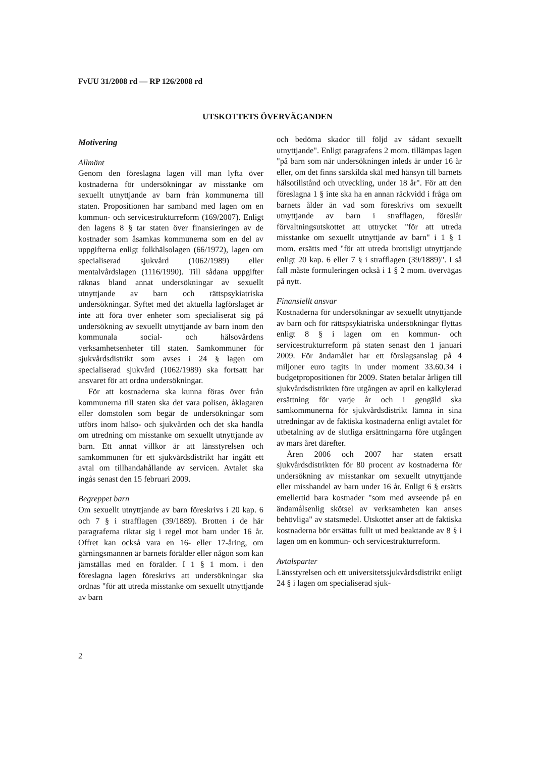FvUU 31/2008 rd — RP 126/2008 rd
UTSKOTTETS ÖVERVÄGANDEN
Motivering
Allmänt
Genom den föreslagna lagen vill man lyfta över kostnaderna för undersökningar av misstanke om sexuellt utnyttjande av barn från kommunerna till staten. Propositionen har samband med lagen om en kommun- och servicestrukturreform (169/2007). Enligt den lagens 8 § tar staten över finansieringen av de kostnader som åsamkas kommunerna som en del av uppgifterna enligt folkhälsolagen (66/1972), lagen om specialiserad sjukvård (1062/1989) eller mentalvårdslagen (1116/1990). Till sådana uppgifter räknas bland annat undersökningar av sexuellt utnyttjande av barn och rättspsykiatriska undersökningar. Syftet med det aktuella lagförslaget är inte att föra över enheter som specialiserat sig på undersökning av sexuellt utnyttjande av barn inom den kommunala social- och hälsovårdens verksamhetsenheter till staten. Samkommuner för sjukvårdsdistrikt som avses i 24 § lagen om specialiserad sjukvård (1062/1989) ska fortsatt har ansvaret för att ordna undersökningar.
För att kostnaderna ska kunna föras över från kommunerna till staten ska det vara polisen, åklagaren eller domstolen som begär de undersökningar som utförs inom hälso- och sjukvården och det ska handla om utredning om misstanke om sexuellt utnyttjande av barn. Ett annat villkor är att länsstyrelsen och samkommunen för ett sjukvårdsdistrikt har ingått ett avtal om tillhandahållande av servicen. Avtalet ska ingås senast den 15 februari 2009.
Begreppet barn
Om sexuellt utnyttjande av barn föreskrivs i 20 kap. 6 och 7 § i strafflagen (39/1889). Brotten i de här paragraferna riktar sig i regel mot barn under 16 år. Offret kan också vara en 16- eller 17-åring, om gärningsmannen är barnets förälder eller någon som kan jämställas med en förälder. I 1 § 1 mom. i den föreslagna lagen föreskrivs att undersökningar ska ordnas "för att utreda misstanke om sexuellt utnyttjande av barn
och bedöma skador till följd av sådant sexuellt utnyttjande". Enligt paragrafens 2 mom. tillämpas lagen "på barn som när undersökningen inleds är under 16 år eller, om det finns särskilda skäl med hänsyn till barnets hälsotillstånd och utveckling, under 18 år". För att den föreslagna 1 § inte ska ha en annan räckvidd i fråga om barnets ålder än vad som föreskrivs om sexuellt utnyttjande av barn i strafflagen, föreslår förvaltningsutskottet att uttrycket "för att utreda misstanke om sexuellt utnyttjande av barn" i 1 § 1 mom. ersätts med "för att utreda brottsligt utnyttjande enligt 20 kap. 6 eller 7 § i strafflagen (39/1889)". I så fall måste formuleringen också i 1 § 2 mom. övervägas på nytt.
Finansiellt ansvar
Kostnaderna för undersökningar av sexuellt utnyttjande av barn och för rättspsykiatriska undersökningar flyttas enligt 8 § i lagen om en kommun- och servicestrukturreform på staten senast den 1 januari 2009. För ändamålet har ett förslagsanslag på 4 miljoner euro tagits in under moment 33.60.34 i budgetpropositionen för 2009. Staten betalar årligen till sjukvårdsdistrikten före utgången av april en kalkylerad ersättning för varje år och i gengäld ska samkommunerna för sjukvårdsdistrikt lämna in sina utredningar av de faktiska kostnaderna enligt avtalet för utbetalning av de slutliga ersättningarna före utgången av mars året därefter.
Åren 2006 och 2007 har staten ersatt sjukvårdsdistrikten för 80 procent av kostnaderna för undersökning av misstankar om sexuellt utnyttjande eller misshandel av barn under 16 år. Enligt 6 § ersätts emellertid bara kostnader "som med avseende på en ändamålsenlig skötsel av verksamheten kan anses behövliga" av statsmedel. Utskottet anser att de faktiska kostnaderna bör ersättas fullt ut med beaktande av 8 § i lagen om en kommun- och servicestrukturreform.
Avtalsparter
Länsstyrelsen och ett universitetssjukvårdsdistrikt enligt 24 § i lagen om specialiserad sjuk-
2